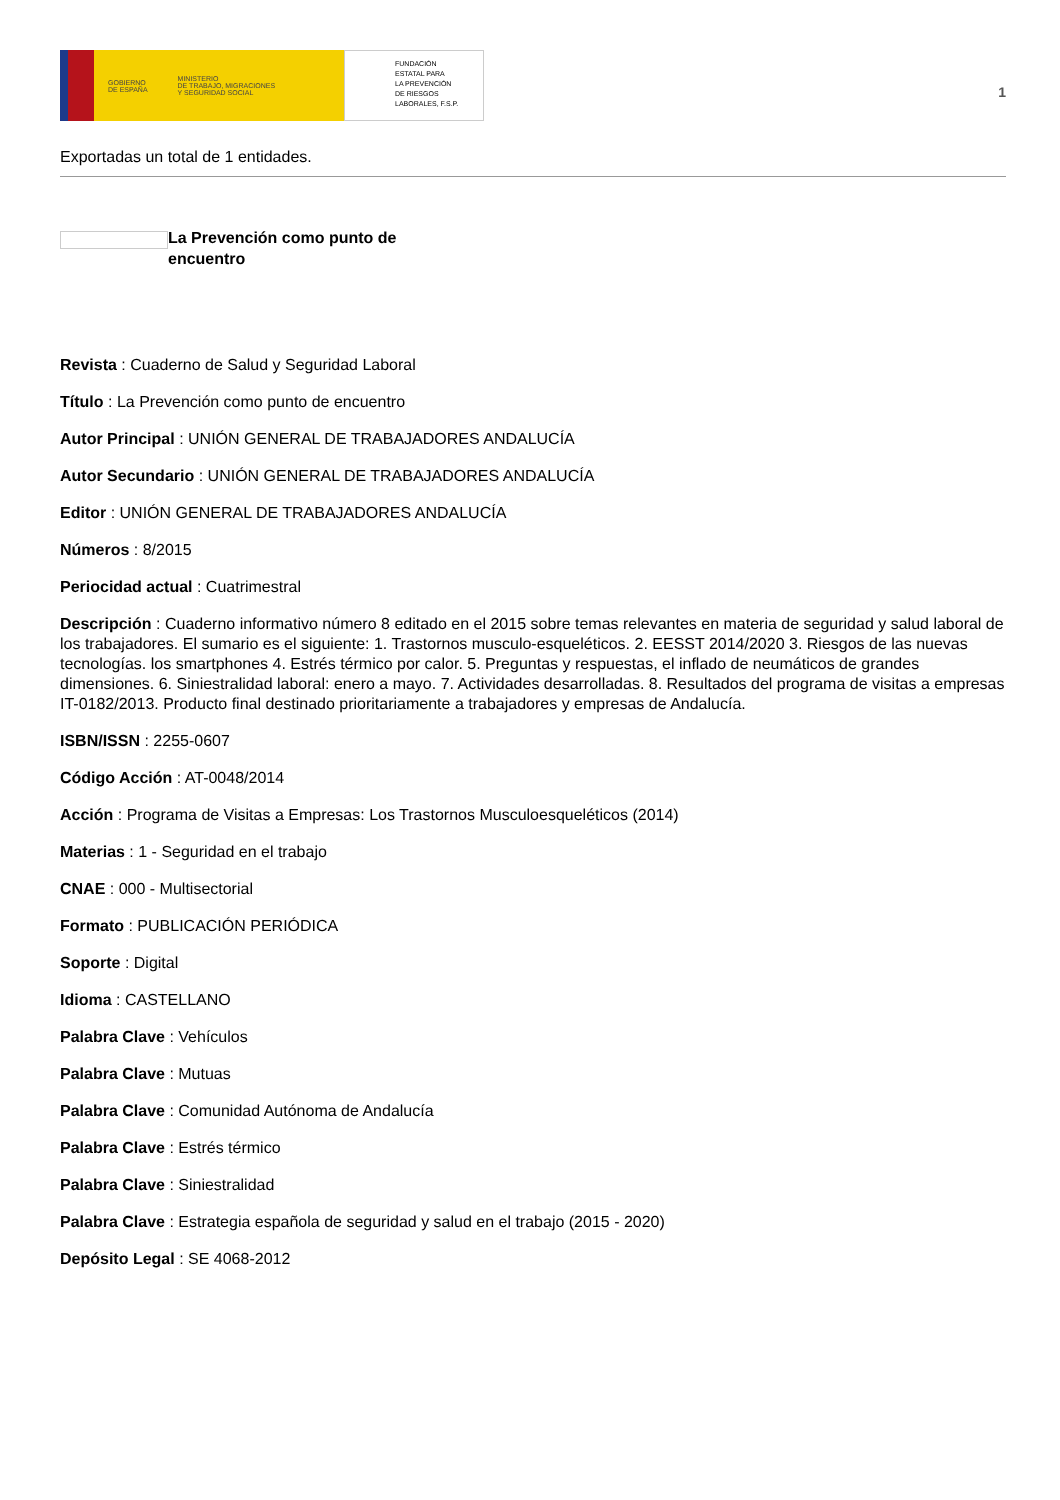GOBIERNO
DE ESPAÑA MINISTERIO
DE TRABAJO, MIGRACIONES
Y SEGURIDAD SOCIAL
FUNDACIÓN
ESTATAL PARA
LA PREVENCIÓN
DE RIESGOS
LABORALES, F.S.P.
1
Exportadas un total de 1 entidades.
La Prevención como punto de encuentro
Revista : Cuaderno de Salud y Seguridad Laboral
Título : La Prevención como punto de encuentro
Autor Principal : UNIÓN GENERAL DE TRABAJADORES ANDALUCÍA
Autor Secundario : UNIÓN GENERAL DE TRABAJADORES ANDALUCÍA
Editor : UNIÓN GENERAL DE TRABAJADORES ANDALUCÍA
Números : 8/2015
Periocidad actual : Cuatrimestral
Descripción : Cuaderno informativo número 8 editado en el 2015 sobre temas relevantes en materia de seguridad y salud laboral de los trabajadores. El sumario es el siguiente: 1. Trastornos musculo-esqueléticos. 2. EESST 2014/2020 3. Riesgos de las nuevas tecnologías. los smartphones 4. Estrés térmico por calor. 5. Preguntas y respuestas, el inflado de neumáticos de grandes dimensiones. 6. Siniestralidad laboral: enero a mayo. 7. Actividades desarrolladas. 8. Resultados del programa de visitas a empresas IT-0182/2013. Producto final destinado prioritariamente a trabajadores y empresas de Andalucía.
ISBN/ISSN : 2255-0607
Código Acción : AT-0048/2014
Acción : Programa de Visitas a Empresas: Los Trastornos Musculoesqueléticos (2014)
Materias : 1 - Seguridad en el trabajo
CNAE : 000 - Multisectorial
Formato : PUBLICACIÓN PERIÓDICA
Soporte : Digital
Idioma : CASTELLANO
Palabra Clave : Vehículos
Palabra Clave : Mutuas
Palabra Clave : Comunidad Autónoma de Andalucía
Palabra Clave : Estrés térmico
Palabra Clave : Siniestralidad
Palabra Clave : Estrategia española de seguridad y salud en el trabajo (2015 - 2020)
Depósito Legal : SE 4068-2012